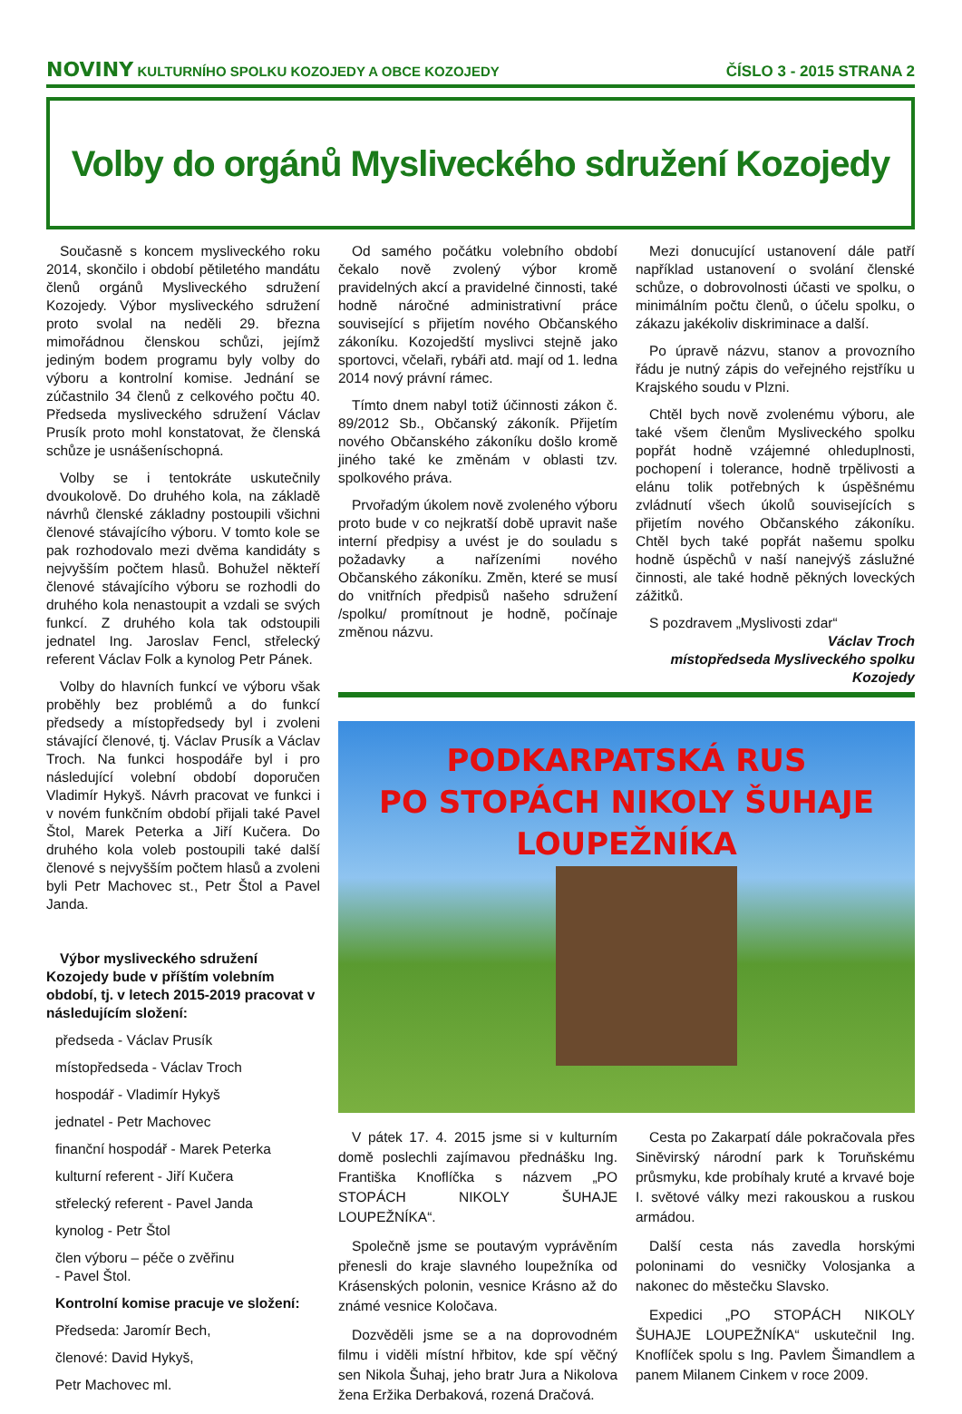NOVINY KULTURNÍHO SPOLKU KOZOJEDY A OBCE KOZOJEDY
ČÍSLO 3 - 2015 STRANA 2
Volby do orgánů Mysliveckého sdružení Kozojedy
Současně s koncem mysliveckého roku 2014, skončilo i období pětiletého mandátu členů orgánů Mysliveckého sdružení Kozojedy. Výbor mysliveckého sdružení proto svolal na neděli 29. března mimořádnou členskou schůzi, jejímž jediným bodem programu byly volby do výboru a kontrolní komise. Jednání se zúčastnilo 34 členů z celkového počtu 40. Předseda mysliveckého sdružení Václav Prusík proto mohl konstatovat, že členská schůze je usnášeníschopná.
Volby se i tentokráte uskutečnily dvoukolově. Do druhého kola, na základě návrhů členské základny postoupili všichni členové stávajícího výboru. V tomto kole se pak rozhodovalo mezi dvěma kandidáty s nejvyšším počtem hlasů. Bohužel někteří členové stávajícího výboru se rozhodli do druhého kola nenastoupit a vzdali se svých funkcí. Z druhého kola tak odstoupili jednatel Ing. Jaroslav Fencl, střelecký referent Václav Folk a kynolog Petr Pánek.
Volby do hlavních funkcí ve výboru však proběhly bez problémů a do funkcí předsedy a místopředsedy byl i zvoleni stávající členové, tj. Václav Prusík a Václav Troch. Na funkci hospodáře byl i pro následující volební období doporučen Vladimír Hykyš. Návrh pracovat ve funkci i v novém funkčním období přijali také Pavel Štol, Marek Peterka a Jiří Kučera. Do druhého kola voleb postoupili také další členové s nejvyšším počtem hlasů a zvoleni byli Petr Machovec st., Petr Štol a Pavel Janda.
Výbor mysliveckého sdružení Kozojedy bude v příštím volebním období, tj. v letech 2015-2019 pracovat v následujícím složení:
předseda - Václav Prusík
místopředseda - Václav Troch
hospodář - Vladimír Hykyš
jednatel - Petr Machovec
finanční hospodář - Marek Peterka
kulturní referent - Jiří Kučera
střelecký referent - Pavel Janda
kynolog - Petr Štol
člen výboru – péče o zvěřinu
- Pavel Štol.
Kontrolní komise pracuje ve složení:
Předseda: Jaromír Bech,
členové: David Hykyš,
Petr Machovec ml.
Od samého počátku volebního období čekalo nově zvolený výbor kromě pravidelných akcí a pravidelné činnosti, také hodně náročné administrativní práce související s přijetím nového Občanského zákoníku. Kozojedští myslivci stejně jako sportovci, včelaři, rybáři atd. mají od 1. ledna 2014 nový právní rámec.
Tímto dnem nabyl totiž účinnosti zákon č. 89/2012 Sb., Občanský zákoník. Přijetím nového Občanského zákoníku došlo kromě jiného také ke změnám v oblasti tzv. spolkového práva.
Prvořadým úkolem nově zvoleného výboru proto bude v co nejkratší době upravit naše interní předpisy a uvést je do souladu s požadavky a nařízeními nového Občanského zákoníku. Změn, které se musí do vnitřních předpisů našeho sdružení /spolku/ promítnout je hodně, počínaje změnou názvu.
Mezi donucující ustanovení dále patří například ustanovení o svolání členské schůze, o dobrovolnosti účasti ve spolku, o minimálním počtu členů, o účelu spolku, o zákazu jakékoliv diskriminace a další.
Po úpravě názvu, stanov a provozního řádu je nutný zápis do veřejného rejstříku u Krajského soudu v Plzni.
Chtěl bych nově zvolenému výboru, ale také všem členům Mysliveckého spolku popřát hodně vzájemné ohleduplnosti, pochopení i tolerance, hodně trpělivosti a elánu tolik potřebných k úspěšnému zvládnutí všech úkolů souvisejících s přijetím nového Občanského zákoníku. Chtěl bych také popřát našemu spolku hodně úspěchů v naší nanejvýš záslužné činnosti, ale také hodně pěkných loveckých zážitků.
S pozdravem „Myslivosti zdar“
Václav Troch
místopředseda Mysliveckého spolku
Kozojedy
PODKARPATSKÁ RUS
PO STOPÁCH NIKOLY ŠUHAJE LOUPEŽNÍKA
V pátek 17. 4. 2015 jsme si v kulturním domě poslechli zajímavou přednášku Ing. Františka Knoflíčka s názvem „PO STOPÁCH NIKOLY ŠUHAJE LOUPEŽNÍKA“.
Společně jsme se poutavým vyprávěním přenesli do kraje slavného loupežníka od Krásenských polonin, vesnice Krásno až do známé vesnice Koločava.
Dozvěděli jsme se a na doprovodném filmu i viděli místní hřbitov, kde spí věčný sen Nikola Šuhaj, jeho bratr Jura a Nikolova žena Eržika Derbaková, rozená Dračová.
Cesta po Zakarpatí dále pokračovala přes Siněvirský národní park k Toruňskému průsmyku, kde probíhaly kruté a krvavé boje I. světové války mezi rakouskou a ruskou armádou.
Další cesta nás zavedla horskými poloninami do vesničky Volosjanka a nakonec do městečku Slavsko.
Expedici „PO STOPÁCH NIKOLY ŠUHAJE LOUPEŽNÍKA“ uskutečnil Ing. Knoflíček spolu s Ing. Pavlem Šimandlem a panem Milanem Cinkem v roce 2009.